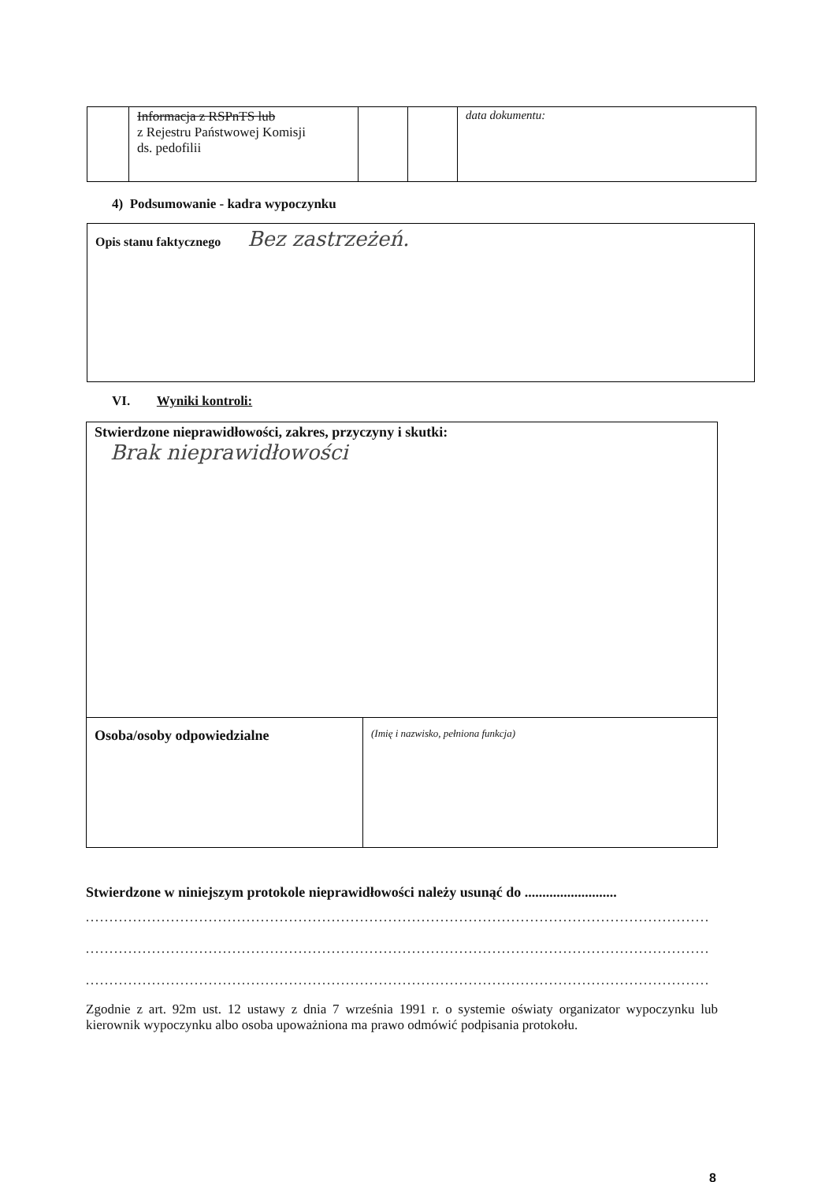| | Informacja z RSPnTS lub z Rejestru Państwowej Komisji ds. pedofilii | | | data dokumentu: |
4) Podsumowanie - kadra wypoczynku
Opis stanu faktycznego Bez zastrzeżeń.
VI. Wyniki kontroli:
| Stwierdzone nieprawidłowości, zakres, przyczyny i skutki: Brak nieprawidłowości | |
| Osoba/osoby odpowiedzialne | (Imię i nazwisko, pełniona funkcja) |
Stwierdzone w niniejszym protokole nieprawidłowości należy usunąć do ..........................
....................................................................................................................................
....................................................................................................................................
....................................................................................................................................
Zgodnie z art. 92m ust. 12 ustawy z dnia 7 września 1991 r. o systemie oświaty organizator wypoczynku lub kierownik wypoczynku albo osoba upoważniona ma prawo odmówić podpisania protokołu.
8